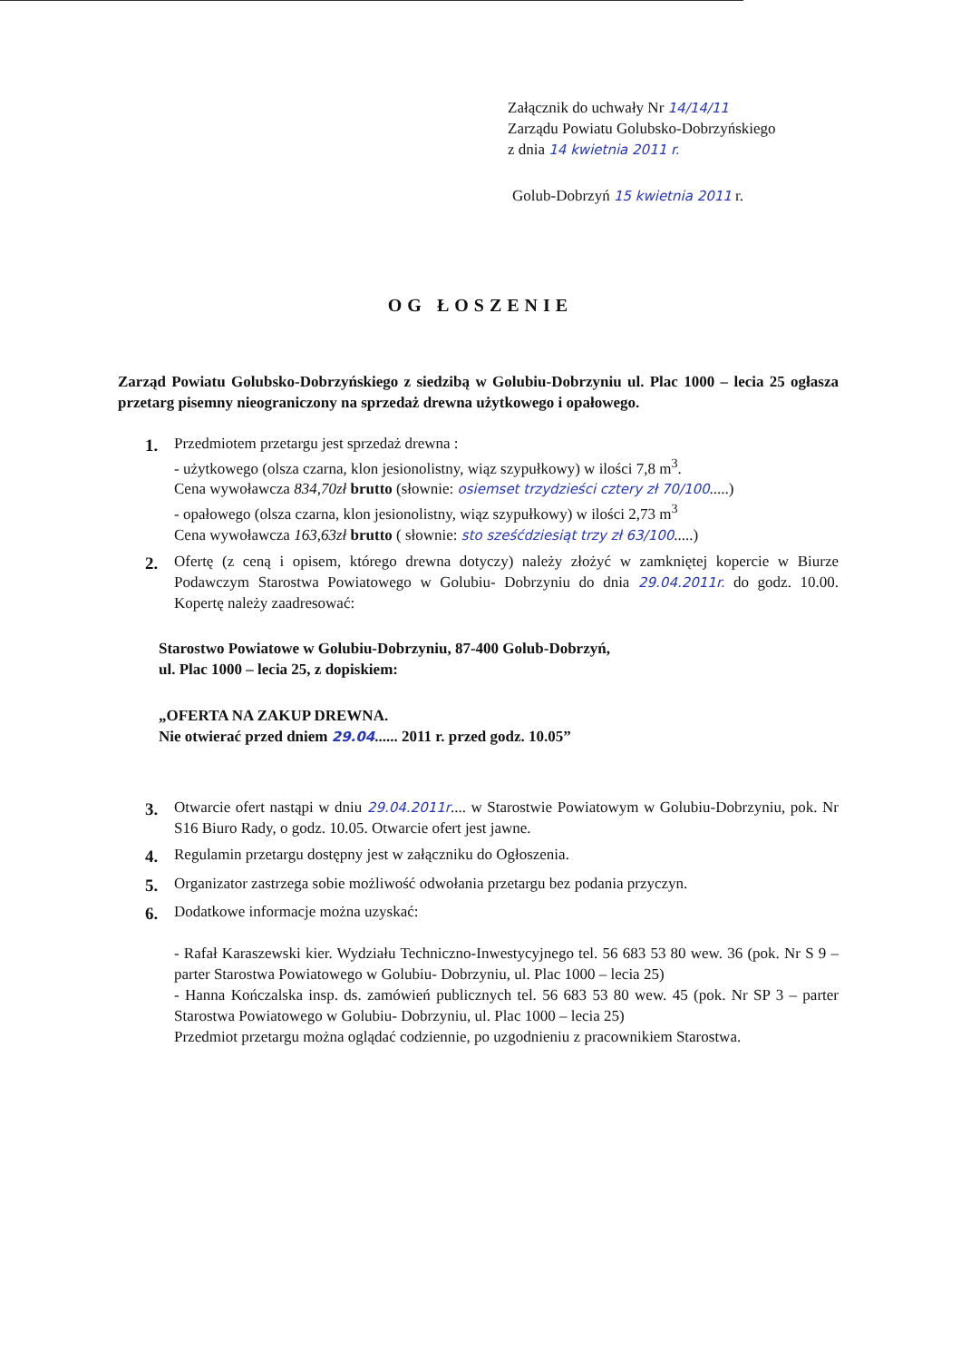Załącznik do uchwały Nr 14/14/11
Zarządu Powiatu Golubsko-Dobrzyńskiego
z dnia 14 kwietnia 2011 r.
Golub-Dobrzyń 15 kwietnia 2011 r.
OG ŁOSZENIE
Zarząd Powiatu Golubsko-Dobrzyńskiego z siedzibą w Golubiu-Dobrzyniu ul. Plac 1000 – lecia 25 ogłasza przetarg pisemny nieograniczony na sprzedaż drewna użytkowego i opałowego.
1. Przedmiotem przetargu jest sprzedaż drewna :
- użytkowego (olsza czarna, klon jesionolistny, wiąz szypułkowy) w ilości 7,8 m<sup>3</sup>.
Cena wywoławcza 834,70zł brutto (słownie: osiemset trzydzieści cztery zł 70/100.....)
- opałowego (olsza czarna, klon jesionolistny, wiąz szypułkowy) w ilości 2,73 m<sup>3</sup>
Cena wywoławcza 163,63zł brutto ( słownie: sto sześćdziesiąt trzy zł 63/100.....)
2. Ofertę (z ceną i opisem, którego drewna dotyczy) należy złożyć w zamkniętej kopercie w Biurze Podawczym Starostwa Powiatowego w Golubiu- Dobrzyniu do dnia 29.04.2011r. do godz. 10.00. Kopertę należy zaadresować:
Starostwo Powiatowe w Golubiu-Dobrzyniu, 87-400 Golub-Dobrzyń,
ul. Plac 1000 – lecia 25, z dopiskiem:
„OFERTA NA ZAKUP DREWNA.
Nie otwierać przed dniem 29.04...... 2011 r. przed godz. 10.05”
3. Otwarcie ofert nastąpi w dniu 29.04.2011r.... w Starostwie Powiatowym w Golubiu-Dobrzyniu, pok. Nr S16 Biuro Rady, o godz. 10.05. Otwarcie ofert jest jawne.
4. Regulamin przetargu dostępny jest w załączniku do Ogłoszenia.
5. Organizator zastrzega sobie możliwość odwołania przetargu bez podania przyczyn.
6. Dodatkowe informacje można uzyskać:
- Rafał Karaszewski kier. Wydziału Techniczno-Inwestycyjnego tel. 56 683 53 80 wew. 36 (pok. Nr S 9 – parter Starostwa Powiatowego w Golubiu- Dobrzyniu, ul. Plac 1000 – lecia 25)
- Hanna Kończalska insp. ds. zamówień publicznych tel. 56 683 53 80 wew. 45 (pok. Nr SP 3 – parter Starostwa Powiatowego w Golubiu- Dobrzyniu, ul. Plac 1000 – lecia 25)
Przedmiot przetargu można oglądać codziennie, po uzgodnieniu z pracownikiem Starostwa.